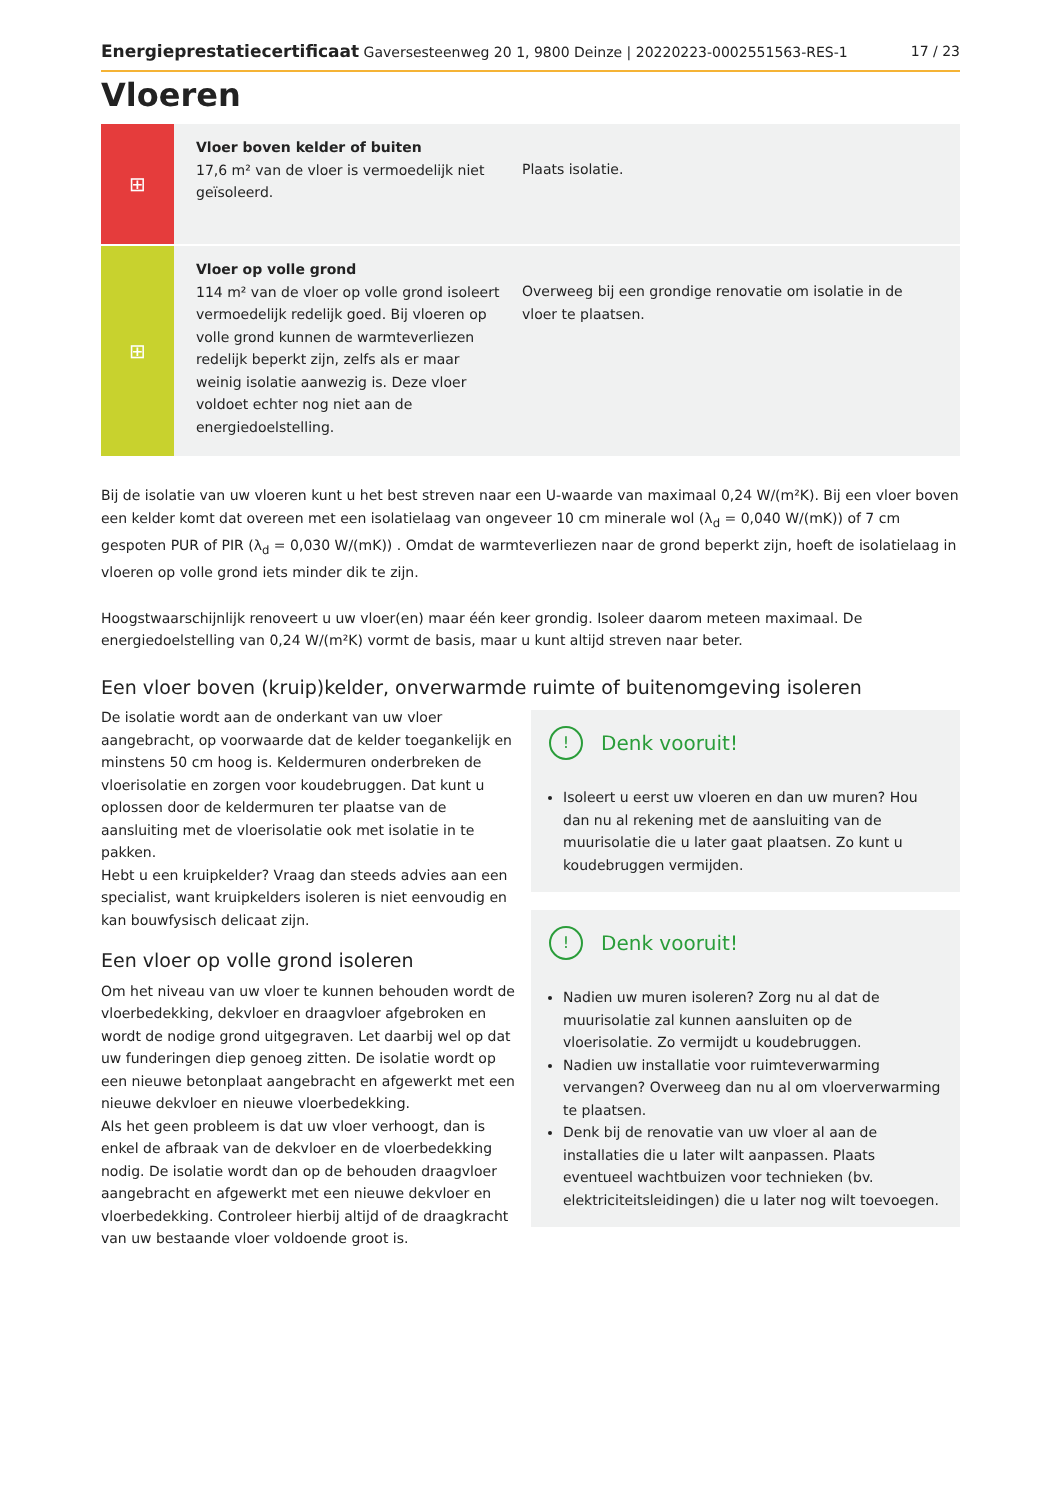Energieprestatiecertificaat Gaversesteenweg 20 1, 9800 Deinze | 20220223-0002551563-RES-1 17 / 23
Vloeren
⊞
Vloer boven kelder of buiten
17,6 m² van de vloer is vermoedelijk niet geïsoleerd.
Plaats isolatie.
⊞
Vloer op volle grond
114 m² van de vloer op volle grond isoleert vermoedelijk redelijk goed. Bij vloeren op volle grond kunnen de warmteverliezen redelijk beperkt zijn, zelfs als er maar weinig isolatie aanwezig is. Deze vloer voldoet echter nog niet aan de energiedoelstelling.
Overweeg bij een grondige renovatie om isolatie in de vloer te plaatsen.
Bij de isolatie van uw vloeren kunt u het best streven naar een U-waarde van maximaal 0,24 W/(m²K). Bij een vloer boven een kelder komt dat overeen met een isolatielaag van ongeveer 10 cm minerale wol (λ<sub>d</sub> = 0,040 W/(mK)) of 7 cm gespoten PUR of PIR (λ<sub>d</sub> = 0,030 W/(mK)) . Omdat de warmteverliezen naar de grond beperkt zijn, hoeft de isolatielaag in vloeren op volle grond iets minder dik te zijn.
Hoogstwaarschijnlijk renoveert u uw vloer(en) maar één keer grondig. Isoleer daarom meteen maximaal. De energiedoelstelling van 0,24 W/(m²K) vormt de basis, maar u kunt altijd streven naar beter.
Een vloer boven (kruip)kelder, onverwarmde ruimte of buitenomgeving isoleren
De isolatie wordt aan de onderkant van uw vloer aangebracht, op voorwaarde dat de kelder toegankelijk en minstens 50 cm hoog is. Keldermuren onderbreken de vloerisolatie en zorgen voor koudebruggen. Dat kunt u oplossen door de keldermuren ter plaatse van de aansluiting met de vloerisolatie ook met isolatie in te pakken.
Hebt u een kruipkelder? Vraag dan steeds advies aan een specialist, want kruipkelders isoleren is niet eenvoudig en kan bouwfysisch delicaat zijn.
Een vloer op volle grond isoleren
Om het niveau van uw vloer te kunnen behouden wordt de vloerbedekking, dekvloer en draagvloer afgebroken en wordt de nodige grond uitgegraven. Let daarbij wel op dat uw funderingen diep genoeg zitten. De isolatie wordt op een nieuwe betonplaat aangebracht en afgewerkt met een nieuwe dekvloer en nieuwe vloerbedekking.
Als het geen probleem is dat uw vloer verhoogt, dan is enkel de afbraak van de dekvloer en de vloerbedekking nodig. De isolatie wordt dan op de behouden draagvloer aangebracht en afgewerkt met een nieuwe dekvloer en vloerbedekking. Controleer hierbij altijd of de draagkracht van uw bestaande vloer voldoende groot is.
! Denk vooruit!
Isoleert u eerst uw vloeren en dan uw muren? Hou dan nu al rekening met de aansluiting van de muurisolatie die u later gaat plaatsen. Zo kunt u koudebruggen vermijden.
! Denk vooruit!
Nadien uw muren isoleren? Zorg nu al dat de muurisolatie zal kunnen aansluiten op de vloerisolatie. Zo vermijdt u koudebruggen.
Nadien uw installatie voor ruimteverwarming vervangen? Overweeg dan nu al om vloerverwarming te plaatsen.
Denk bij de renovatie van uw vloer al aan de installaties die u later wilt aanpassen. Plaats eventueel wachtbuizen voor technieken (bv. elektriciteitsleidingen) die u later nog wilt toevoegen.